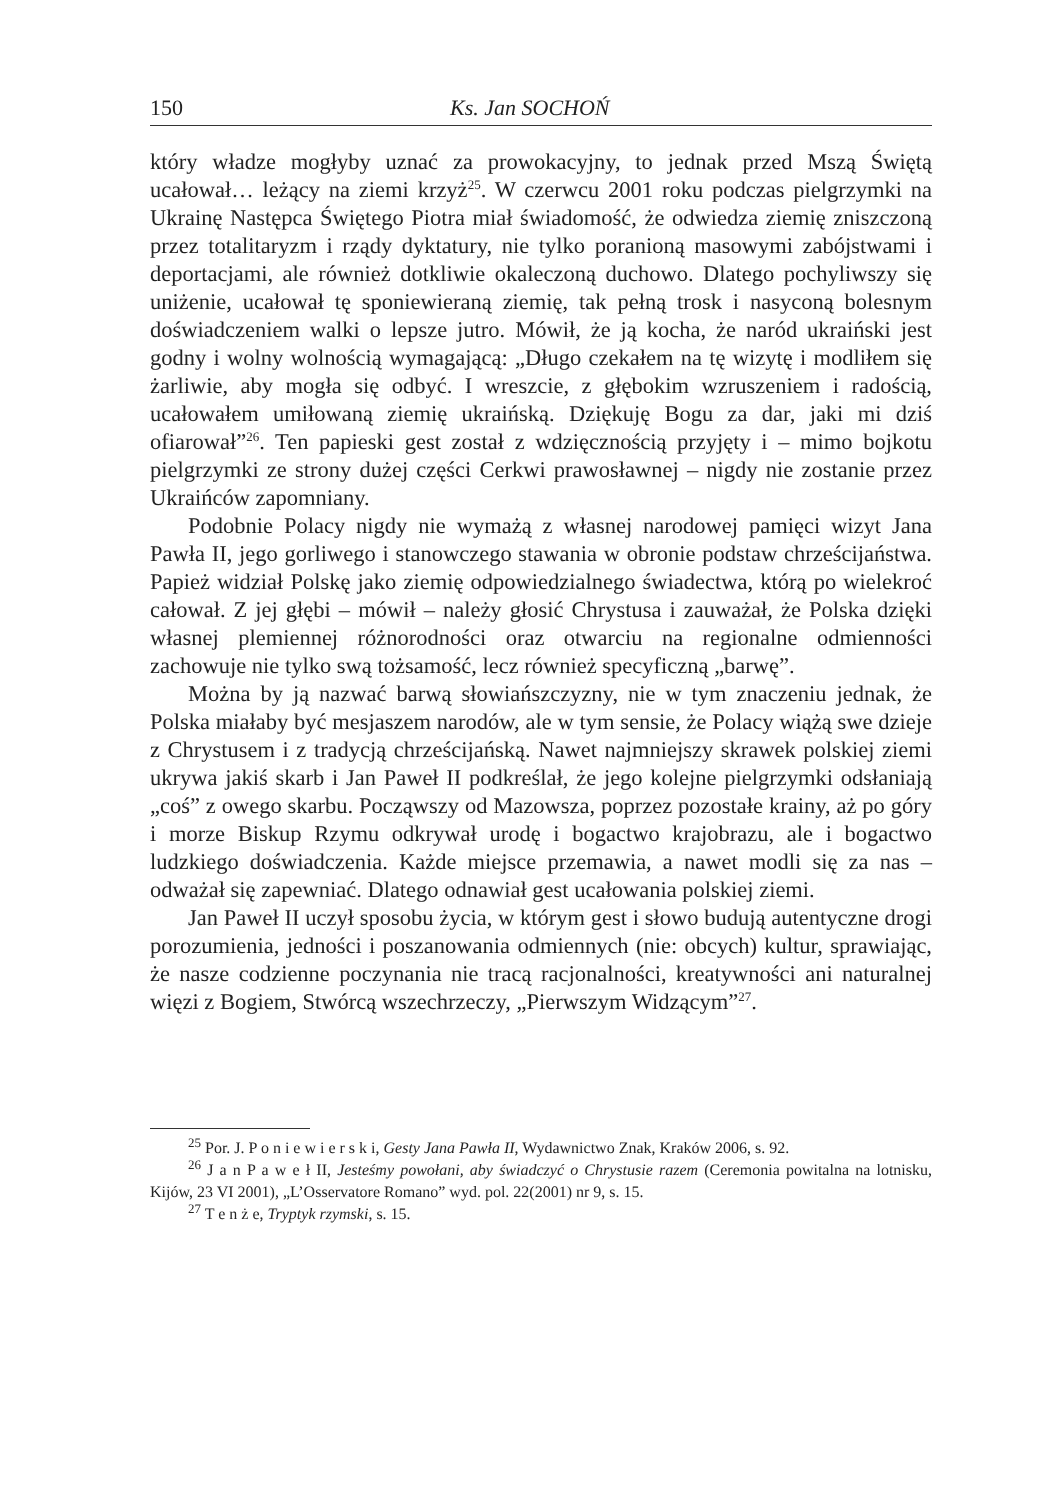150 Ks. Jan SOCHOŃ
który władze mogłyby uznać za prowokacyjny, to jednak przed Mszą Świętą ucałował… leżący na ziemi krzyż<sup>25</sup>. W czerwcu 2001 roku podczas pielgrzymki na Ukrainę Następca Świętego Piotra miał świadomość, że odwiedza ziemię zniszczoną przez totalitaryzm i rządy dyktatury, nie tylko poranioną masowymi zabójstwami i deportacjami, ale również dotkliwie okaleczoną duchowo. Dlatego pochyliwszy się uniżenie, ucałował tę sponiewieraną ziemię, tak pełną trosk i nasyconą bolesnym doświadczeniem walki o lepsze jutro. Mówił, że ją kocha, że naród ukraiński jest godny i wolny wolnością wymagającą: „Długo czekałem na tę wizytę i modliłem się żarliwie, aby mogła się odbyć. I wreszcie, z głębokim wzruszeniem i radością, ucałowałem umiłowaną ziemię ukraińską. Dziękuję Bogu za dar, jaki mi dziś ofiarował”<sup>26</sup>. Ten papieski gest został z wdzięcznością przyjęty i – mimo bojkotu pielgrzymki ze strony dużej części Cerkwi prawosławnej – nigdy nie zostanie przez Ukraińców zapomniany.
Podobnie Polacy nigdy nie wymażą z własnej narodowej pamięci wizyt Jana Pawła II, jego gorliwego i stanowczego stawania w obronie podstaw chrześcijaństwa. Papież widział Polskę jako ziemię odpowiedzialnego świadectwa, którą po wielekroć całował. Z jej głębi – mówił – należy głosić Chrystusa i zauważał, że Polska dzięki własnej plemiennej różnorodności oraz otwarciu na regionalne odmienności zachowuje nie tylko swą tożsamość, lecz również specyficzną „barwę”.
Można by ją nazwać barwą słowiańszczyzny, nie w tym znaczeniu jednak, że Polska miałaby być mesjaszem narodów, ale w tym sensie, że Polacy wiążą swe dzieje z Chrystusem i z tradycją chrześcijańską. Nawet najmniejszy skrawek polskiej ziemi ukrywa jakiś skarb i Jan Paweł II podkreślał, że jego kolejne pielgrzymki odsłaniają „coś” z owego skarbu. Począwszy od Mazowsza, poprzez pozostałe krainy, aż po góry i morze Biskup Rzymu odkrywał urodę i bogactwo krajobrazu, ale i bogactwo ludzkiego doświadczenia. Każde miejsce przemawia, a nawet modli się za nas – odważał się zapewniać. Dlatego odnawiał gest ucałowania polskiej ziemi.
Jan Paweł II uczył sposobu życia, w którym gest i słowo budują autentyczne drogi porozumienia, jedności i poszanowania odmiennych (nie: obcych) kultur, sprawiając, że nasze codzienne poczynania nie tracą racjonalności, kreatywności ani naturalnej więzi z Bogiem, Stwórcą wszechrzeczy, „Pierwszym Widzącym”<sup>27</sup>.
<sup>25</sup> Por. J. P o n i e w i e r s k i, Gesty Jana Pawła II, Wydawnictwo Znak, Kraków 2006, s. 92.
<sup>26</sup> J a n P a w e ł II, Jesteśmy powołani, aby świadczyć o Chrystusie razem (Ceremonia powitalna na lotnisku, Kijów, 23 VI 2001), „L’Osservatore Romano” wyd. pol. 22(2001) nr 9, s. 15.
<sup>27</sup> T e n ż e, Tryptyk rzymski, s. 15.